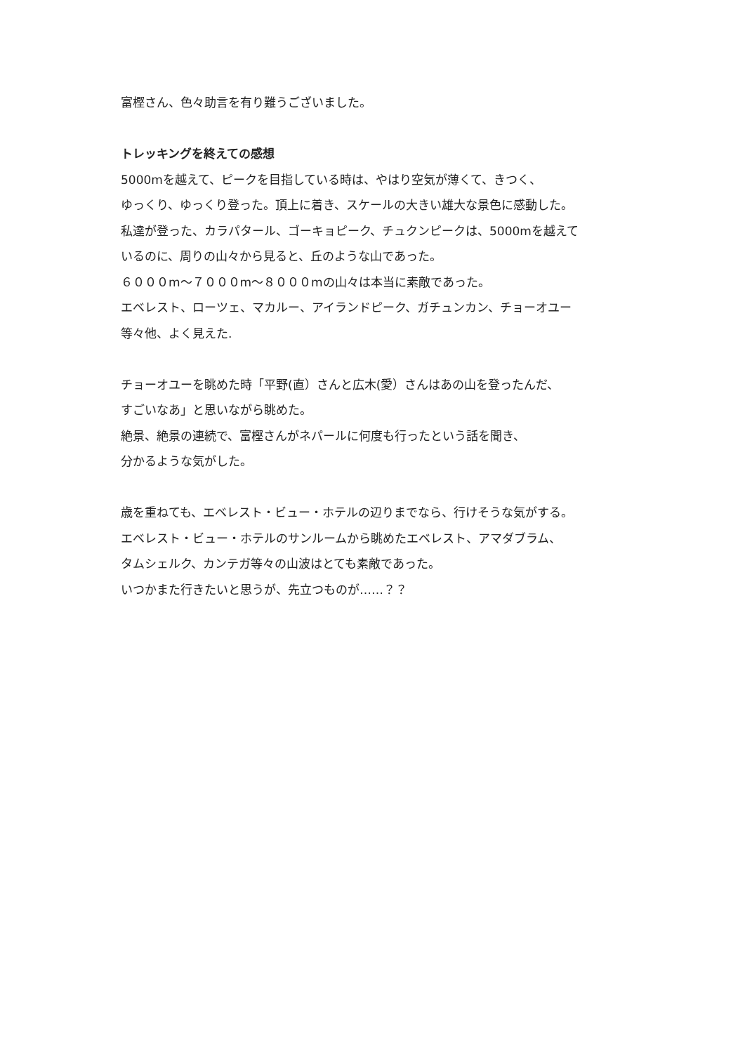富樫さん、色々助言を有り難うございました。
トレッキングを終えての感想
5000mを越えて、ピークを目指している時は、やはり空気が薄くて、きつく、
ゆっくり、ゆっくり登った。頂上に着き、スケールの大きい雄大な景色に感動した。
私達が登った、カラパタール、ゴーキョピーク、チュクンピークは、5000mを越えて
いるのに、周りの山々から見ると、丘のような山であった。
６０００m～７０００m～８０００mの山々は本当に素敵であった。
エベレスト、ローツェ、マカルー、アイランドピーク、ガチュンカン、チョーオユー
等々他、よく見えた.
チョーオユーを眺めた時「平野(直）さんと広木(愛）さんはあの山を登ったんだ、
すごいなあ」と思いながら眺めた。
絶景、絶景の連続で、富樫さんがネパールに何度も行ったという話を聞き、
分かるような気がした。
歳を重ねても、エベレスト・ビュー・ホテルの辺りまでなら、行けそうな気がする。
エベレスト・ビュー・ホテルのサンルームから眺めたエベレスト、アマダブラム、
タムシェルク、カンテガ等々の山波はとても素敵であった。
いつかまた行きたいと思うが、先立つものが……？？